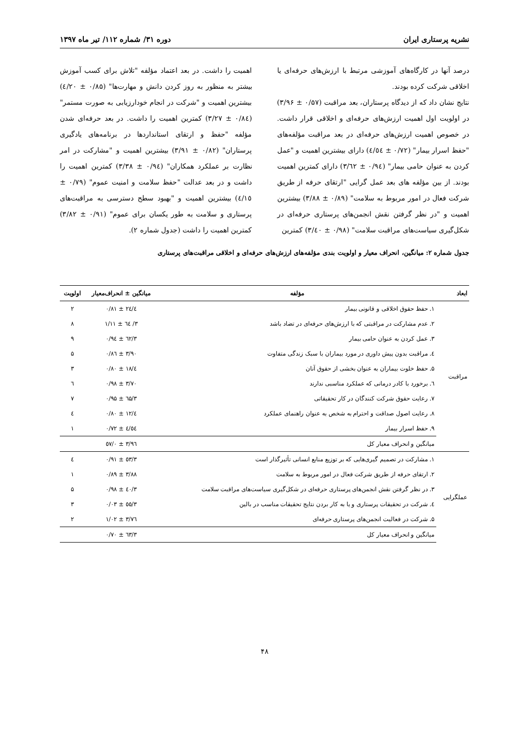نشریه پرستاری ایران دوره ۳۱/ شماره ۱۱۲/ تیر ماه ۱۳۹۷
درصد آنها در کارگاه‌های آموزشی مرتبط با ارزش‌های حرفه‌ای یا اخلاقی شرکت کرده بودند.
نتایج نشان داد که از دیدگاه پرستاران، بعد مراقبت (۰/۵۷ ± ۳/۹۶) در اولویت اول اهمیت ارزش‌های حرفه‌ای و اخلاقی قرار داشت. در خصوص اهمیت ارزش‌های حرفه‌ای در بعد مراقبت مؤلفه‌های "حفظ اسرار بیمار" (۰/۷۲ ± ٤/٥٤) دارای بیشترین اهمیت و "عمل کردن به عنوان حامی بیمار" (۰/۹٤ ± ۳/٦۲) دارای کمترین اهمیت بودند. از بین مؤلفه های بعد عمل گرایی "ارتقای حرفه از طریق شرکت فعال در امور مربوط به سلامت" (۰/۸۹ ± ۳/۸۸) بیشترین اهمیت و "در نظر گرفتن نقش انجمن‌های پرستاری حرفه‌ای در شکل‌گیری سیاست‌های مراقبت سلامت" (۰/۹۸ ± ۳/٤۰) کمترین
اهمیت را داشت. در بعد اعتماد مؤلفه "تلاش برای کسب آموزش بیشتر به منظور به روز کردن دانش و مهارت‌ها" (۰/۸۵ ± ٤/۲۰) بیشترین اهمیت و "شرکت در انجام خودارزیابی به صورت مستمر" (۰/۸٤ ± ۳/۲۷) کمترین اهمیت را داشت. در بعد حرفه‌ای شدن مؤلفه "حفظ و ارتقای استانداردها در برنامه‌های یادگیری پرستاران" (۰/۸۲ ± ۳/۹۱) بیشترین اهمیت و "مشارکت در امر نظارت بر عملکرد همکاران" (۰/۹٤ ± ۳/۳۸) کمترین اهمیت را داشت و در بعد عدالت "حفظ سلامت و امنیت عموم" (۰/۷۹ ± ٤/۱٥) بیشترین اهمیت و "بهبود سطح دسترسی به مراقبت‌های پرستاری و سلامت به طور یکسان برای عموم" (۰/۹۱ ± ۳/۸۲) کمترین اهمیت را داشت (جدول شماره ۲).
جدول شماره ۲: میانگین، انحراف معیار و اولویت بندی مؤلفه‌های ارزش‌های حرفه‌ای و اخلاقی مراقبت‌های پرستاری
| ابعاد | مؤلفه | میانگین ± انحراف‌معیار | اولویت |
| --- | --- | --- | --- |
| مراقبت | ۱. حفظ حقوق اخلاقی و قانونی بیمار | ٤/۲٤ ± ۰/۸۱ | ۲ |
| | ۲. عدم مشارکت در مراقبتی که با ارزش‌های حرفه‌ای در تضاد باشد | ۳/ ٦٤ ± ۱/۱۱ | ۸ |
| | ۳. عمل کردن به عنوان حامی بیمار | ۳/٦۲ ± ۰/۹٤ | ۹ |
| | ٤. مراقبت بدون پیش داوری در مورد بیماران با سبک زندگی متفاوت | ۳/۹۰ ± ۰/۸٦ | ۵ |
| | ۵. حفظ خلوت بیماران به عنوان بخشی از حقوق آنان | ٤/۱۸ ± ۰/۸۰ | ۳ |
| | ٦. برخورد با کادر درمانی که عملکرد مناسبی ندارند | ۳/۷۰ ± ۰/۹۸ | ٦ |
| | ۷. رعایت حقوق شرکت کنندگان در کار تحقیقاتی | ۳/٦۵ ± ۰/۹۵ | ۷ |
| | ۸. رعایت اصول صداقت و احترام به شخص به عنوان راهنمای عملکرد | ٤/۱۲ ± ۰/۸۰ | ٤ |
| | ۹. حفظ اسرار بیمار | ٤/٥٤ ± ۰/۷۲ | ۱ |
| | میانگین و انحراف معیار کل | ۳/۹٦ ± ۰/٥۷ | |
| عملگرایی | ۱. مشارکت در تصمیم گیری‌هایی که بر توزیع منابع انسانی تأثیرگذار است | ۳/٥۳ ± ۰/۹۱ | ٤ |
| | ۲. ارتقای حرفه از طریق شرکت فعال در امور مربوط به سلامت | ۳/۸۸ ± ۰/۸۹ | ۱ |
| | ۳. در نظر گرفتن نقش انجمن‌های پرستاری حرفه‌ای در شکل‌گیری سیاست‌های مراقبت سلامت | ۳/٤۰ ± ۰/۹۸ | ۵ |
| | ٤. شرکت در تحقیقات پرستاری و یا به کار بردن نتایج تحقیقات مناسب در بالین | ۳/٥٥ ± ۰/۰۳ | ۳ |
| | ۵. شرکت در فعالیت انجمن‌های پرستاری حرفه‌ای | ۳/۷٦ ± ۱/۰۲ | ۲ |
| | میانگین و انحراف معیار کل | ۳/٦۳ ± ۰/۷۰ | |
۴۸